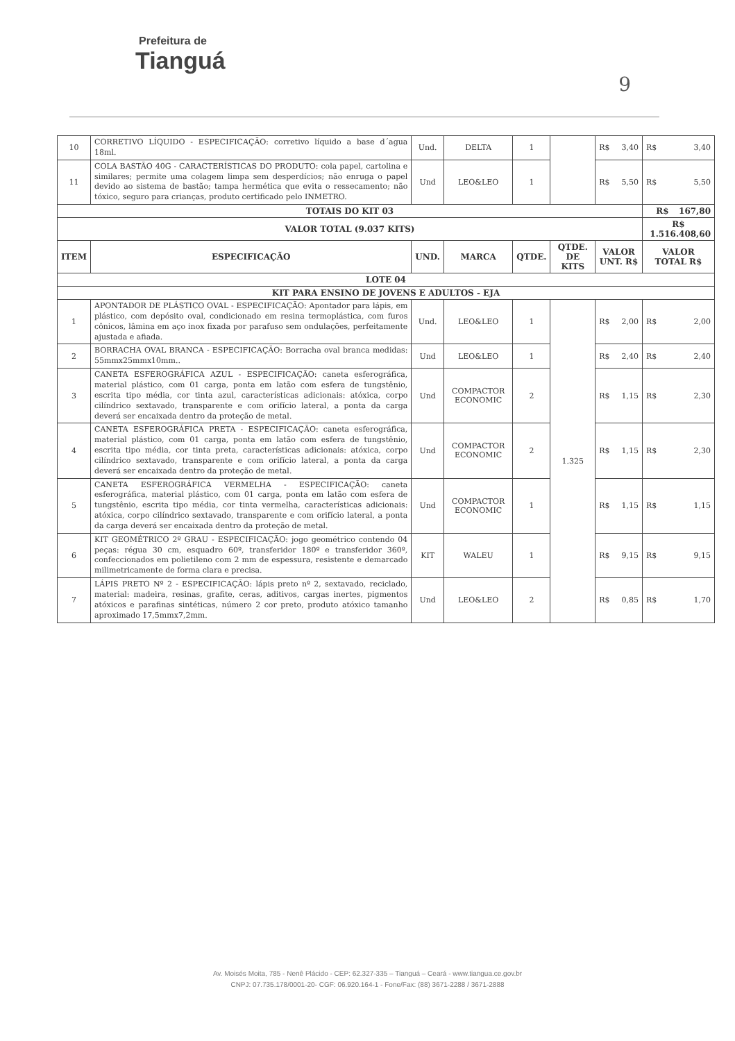Prefeitura de
Tianguá
9
| 10 | CORRETIVO LÍQUIDO - ESPECIFICAÇÃO: corretivo líquido a base d´agua 18ml. | Und. | DELTA | 1 | | R$ 3,40 | R$ 3,40 |
| 11 | COLA BASTÃO 40G - CARACTERÍSTICAS DO PRODUTO: cola papel, cartolina e similares; permite uma colagem limpa sem desperdícios; não enruga o papel devido ao sistema de bastão; tampa hermética que evita o ressecamento; não tóxico, seguro para crianças, produto certificado pelo INMETRO. | Und | LEO&LEO | 1 | | R$ 5,50 | R$ 5,50 |
| TOTAIS DO KIT 03 | | | | | | | R$ 167,80 |
| VALOR TOTAL (9.037 KITS) | | | | | | | R$ 1.516.408,60 |
| ITEM | ESPECIFICAÇÃO | UND. | MARCA | QTDE. | QTDE. DE KITS | VALOR UNT. R$ | VALOR TOTAL R$ |
| LOTE 04 | | | | | | | |
| KIT PARA ENSINO DE JOVENS E ADULTOS - EJA | | | | | | | |
| 1 | APONTADOR DE PLÁSTICO OVAL - ESPECIFICAÇÃO: Apontador para lápis, em plástico, com depósito oval, condicionado em resina termoplástica, com furos cônicos, lâmina em aço inox fixada por parafuso sem ondulações, perfeitamente ajustada e afiada. | Und. | LEO&LEO | 1 | 1.325 | R$ 2,00 | R$ 2,00 |
| 2 | BORRACHA OVAL BRANCA - ESPECIFICAÇÃO: Borracha oval branca medidas: 55mmx25mmx10mm.. | Und | LEO&LEO | 1 | | R$ 2,40 | R$ 2,40 |
| 3 | CANETA ESFEROGRÁFICA AZUL - ESPECIFICAÇÃO: caneta esferográfica, material plástico, com 01 carga, ponta em latão com esfera de tungstênio, escrita tipo média, cor tinta azul, características adicionais: atóxica, corpo cilíndrico sextavado, transparente e com orifício lateral, a ponta da carga deverá ser encaixada dentro da proteção de metal. | Und | COMPACTOR ECONOMIC | 2 | | R$ 1,15 | R$ 2,30 |
| 4 | CANETA ESFEROGRÁFICA PRETA - ESPECIFICAÇÃO: caneta esferográfica, material plástico, com 01 carga, ponta em latão com esfera de tungstênio, escrita tipo média, cor tinta preta, características adicionais: atóxica, corpo cilíndrico sextavado, transparente e com orifício lateral, a ponta da carga deverá ser encaixada dentro da proteção de metal. | Und | COMPACTOR ECONOMIC | 2 | | R$ 1,15 | R$ 2,30 |
| 5 | CANETA ESFEROGRÁFICA VERMELHA - ESPECIFICAÇÃO: caneta esferográfica, material plástico, com 01 carga, ponta em latão com esfera de tungstênio, escrita tipo média, cor tinta vermelha, características adicionais: atóxica, corpo cilíndrico sextavado, transparente e com orifício lateral, a ponta da carga deverá ser encaixada dentro da proteção de metal. | Und | COMPACTOR ECONOMIC | 1 | | R$ 1,15 | R$ 1,15 |
| 6 | KIT GEOMÉTRICO 2º GRAU - ESPECIFICAÇÃO: jogo geométrico contendo 04 peças: régua 30 cm, esquadro 60º, transferidor 180º e transferidor 360º, confeccionados em polietileno com 2 mm de espessura, resistente e demarcado milimetricamente de forma clara e precisa. | KIT | WALEU | 1 | | R$ 9,15 | R$ 9,15 |
| 7 | LÁPIS PRETO Nº 2 - ESPECIFICAÇÃO: lápis preto nº 2, sextavado, reciclado, material: madeira, resinas, grafite, ceras, aditivos, cargas inertes, pigmentos atóxicos e parafinas sintéticas, número 2 cor preto, produto atóxico tamanho aproximado 17,5mmx7,2mm. | Und | LEO&LEO | 2 | | R$ 0,85 | R$ 1,70 |
Av. Moisés Moita, 785 - Nenê Plácido - CEP: 62.327-335 – Tianguá – Ceará - www.tiangua.ce.gov.br
CNPJ: 07.735.178/0001-20- CGF: 06.920.164-1 - Fone/Fax: (88) 3671-2288 / 3671-2888